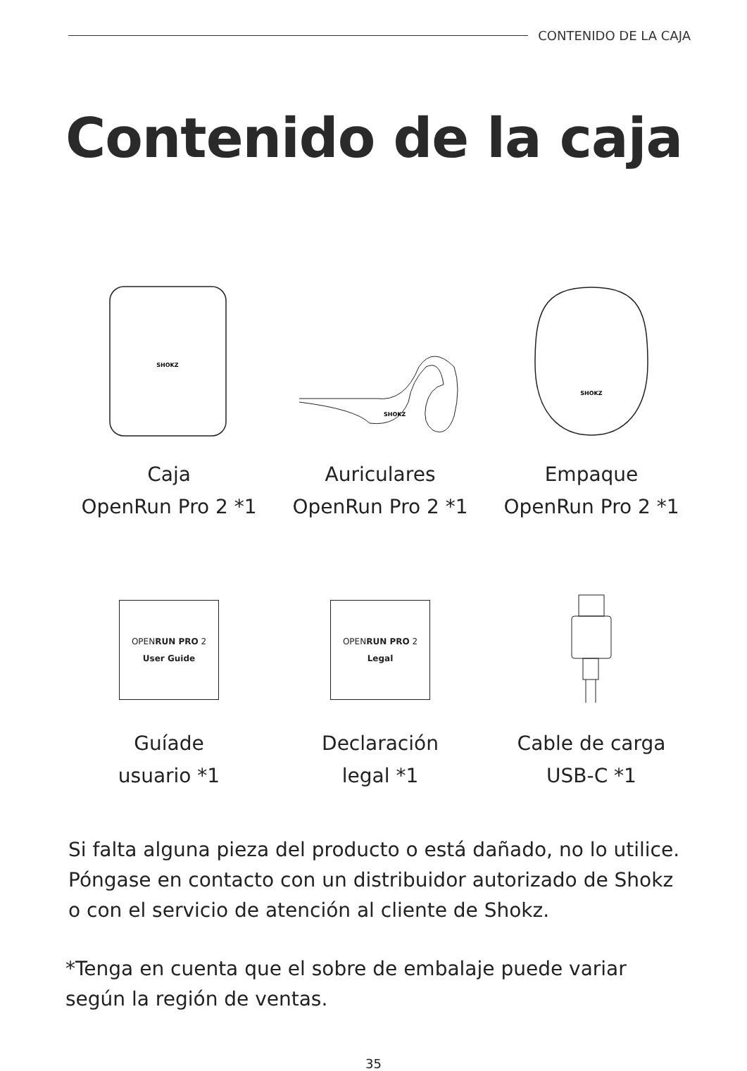CONTENIDO DE LA CAJA
Contenido de la caja
SHOKZ
Caja
OpenRun Pro 2 *1
SHOKZ
Auriculares
OpenRun Pro 2 *1
SHOKZ
Empaque
OpenRun Pro 2 *1
OPENRUN PRO 2
User Guide
Guíade
usuario *1
OPENRUN PRO 2
Legal
Declaración
legal *1
Cable de carga
USB-C *1
Si falta alguna pieza del producto o está dañado, no lo utilice.
Póngase en contacto con un distribuidor autorizado de Shokz
o con el servicio de atención al cliente de Shokz.
*Tenga en cuenta que el sobre de embalaje puede variar
según la región de ventas.
35